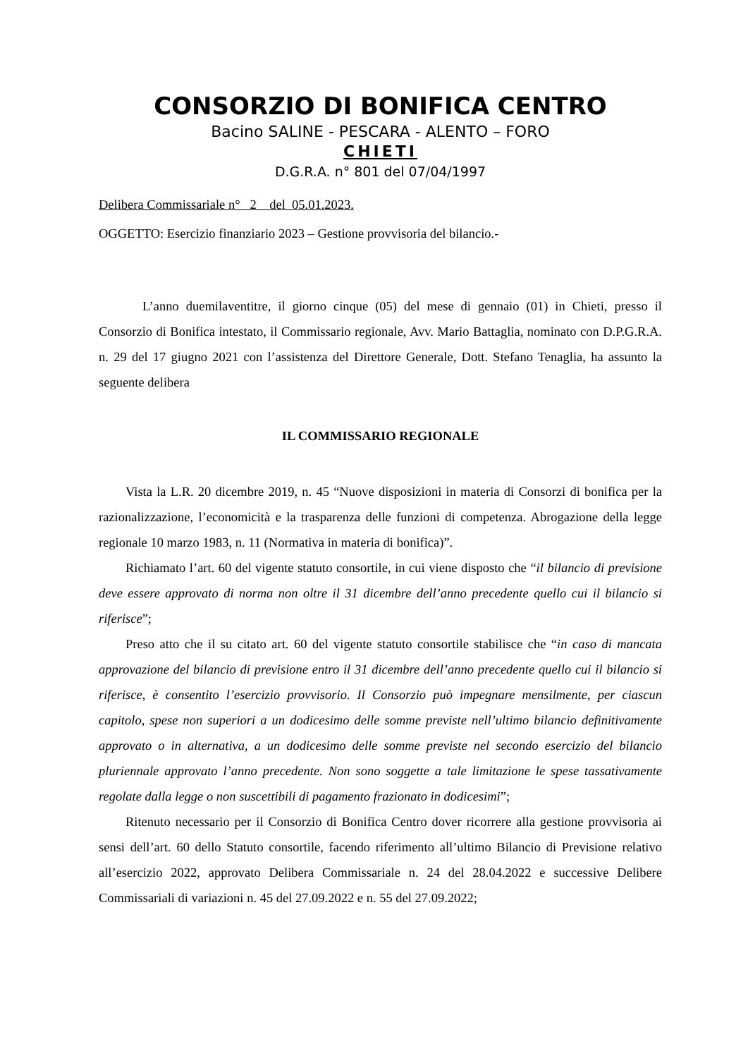CONSORZIO DI BONIFICA CENTRO
Bacino SALINE - PESCARA - ALENTO – FORO
CHIETI
D.G.R.A. n° 801 del 07/04/1997
Delibera Commissariale n° 2 del 05.01.2023.
OGGETTO: Esercizio finanziario 2023 – Gestione provvisoria del bilancio.-
L’anno duemilaventitre, il giorno cinque (05) del mese di gennaio (01) in Chieti, presso il Consorzio di Bonifica intestato, il Commissario regionale, Avv. Mario Battaglia, nominato con D.P.G.R.A. n. 29 del 17 giugno 2021 con l’assistenza del Direttore Generale, Dott. Stefano Tenaglia, ha assunto la seguente delibera
IL COMMISSARIO REGIONALE
Vista la L.R. 20 dicembre 2019, n. 45 “Nuove disposizioni in materia di Consorzi di bonifica per la razionalizzazione, l’economicità e la trasparenza delle funzioni di competenza. Abrogazione della legge regionale 10 marzo 1983, n. 11 (Normativa in materia di bonifica)”.
Richiamato l’art. 60 del vigente statuto consortile, in cui viene disposto che “il bilancio di previsione deve essere approvato di norma non oltre il 31 dicembre dell’anno precedente quello cui il bilancio si riferisce”;
Preso atto che il su citato art. 60 del vigente statuto consortile stabilisce che “in caso di mancata approvazione del bilancio di previsione entro il 31 dicembre dell’anno precedente quello cui il bilancio si riferisce, è consentito l’esercizio provvisorio. Il Consorzio può impegnare mensilmente, per ciascun capitolo, spese non superiori a un dodicesimo delle somme previste nell’ultimo bilancio definitivamente approvato o in alternativa, a un dodicesimo delle somme previste nel secondo esercizio del bilancio pluriennale approvato l’anno precedente. Non sono soggette a tale limitazione le spese tassativamente regolate dalla legge o non suscettibili di pagamento frazionato in dodicesimi”;
Ritenuto necessario per il Consorzio di Bonifica Centro dover ricorrere alla gestione provvisoria ai sensi dell’art. 60 dello Statuto consortile, facendo riferimento all’ultimo Bilancio di Previsione relativo all’esercizio 2022, approvato Delibera Commissariale n. 24 del 28.04.2022 e successive Delibere Commissariali di variazioni n. 45 del 27.09.2022 e n. 55 del 27.09.2022;